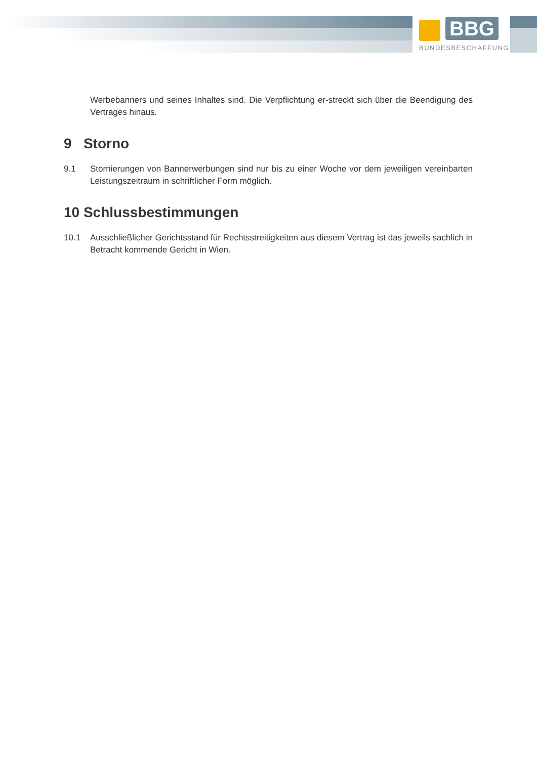BBG
BUNDESBESCHAFFUNG
Werbebanners und seines Inhaltes sind. Die Verpflichtung er-streckt sich über die Beendigung des Vertrages hinaus.
9 Storno
9.1 Stornierungen von Bannerwerbungen sind nur bis zu einer Woche vor dem jeweiligen vereinbarten Leistungszeitraum in schriftlicher Form möglich.
10 Schlussbestimmungen
10.1 Ausschließlicher Gerichtsstand für Rechtsstreitigkeiten aus diesem Vertrag ist das jeweils sachlich in Betracht kommende Gericht in Wien.